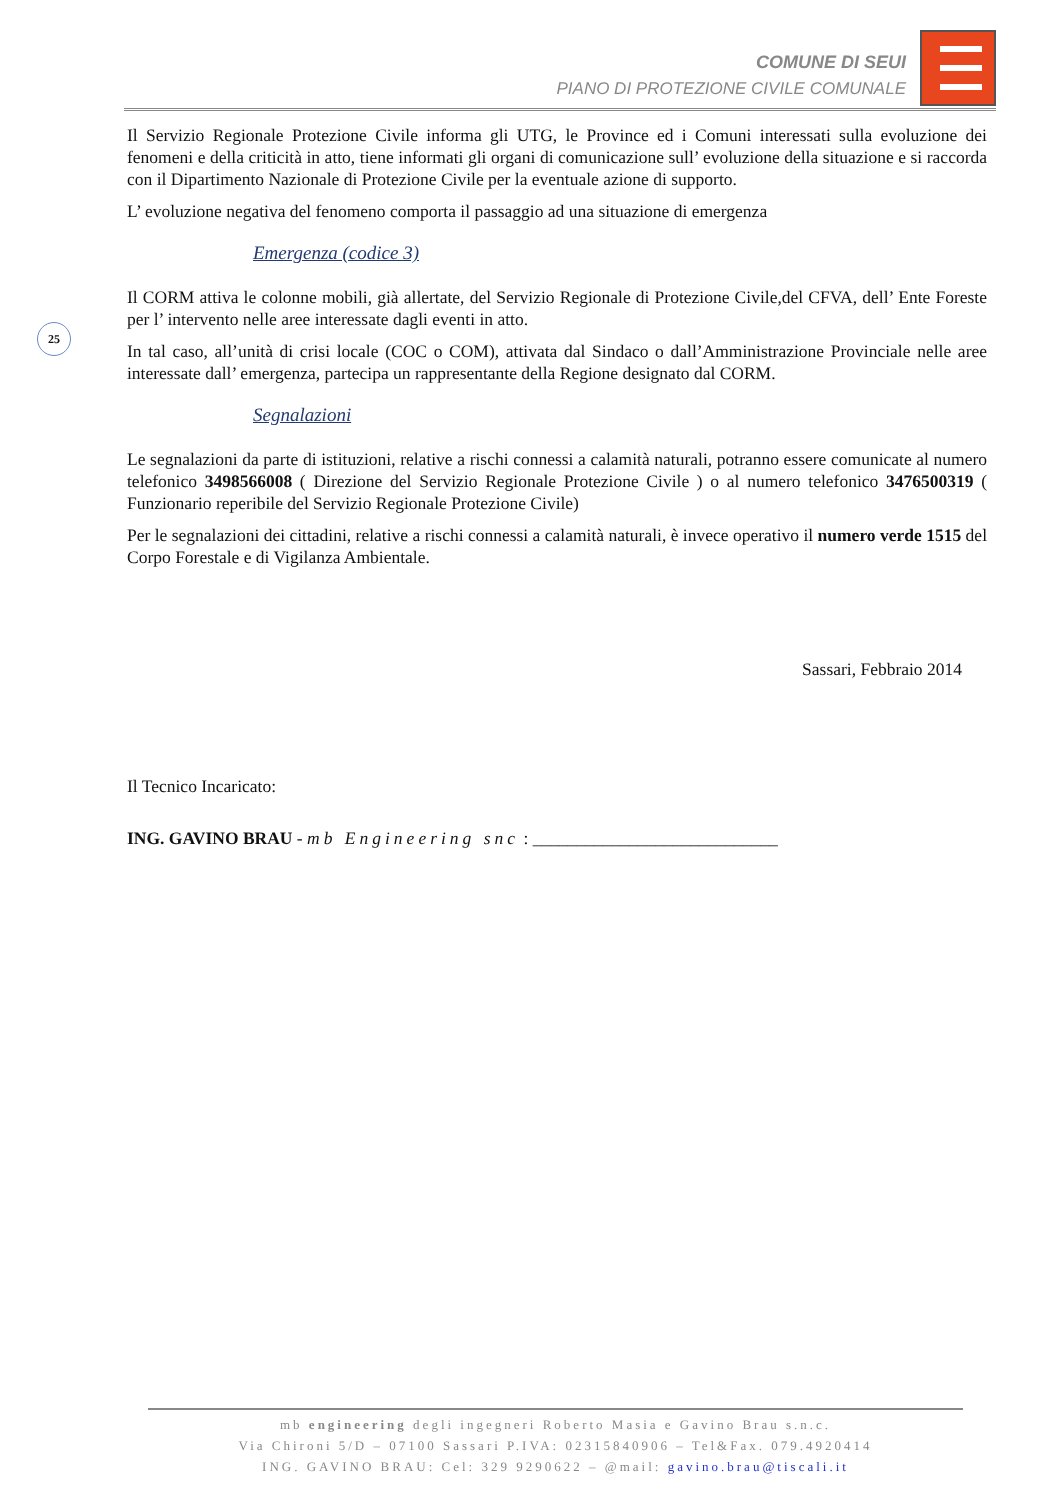COMUNE DI SEUI
PIANO DI PROTEZIONE CIVILE COMUNALE
25
Il Servizio Regionale Protezione Civile informa gli UTG, le Province ed i Comuni interessati sulla evoluzione dei fenomeni e della criticità in atto, tiene informati gli organi di comunicazione sull’ evoluzione della situazione e si raccorda con il Dipartimento Nazionale di Protezione Civile per la eventuale azione di supporto.
L’ evoluzione negativa del fenomeno comporta il passaggio ad una situazione di emergenza
Emergenza (codice 3)
Il CORM attiva le colonne mobili, già allertate, del Servizio Regionale di Protezione Civile,del CFVA, dell’ Ente Foreste per l’ intervento nelle aree interessate dagli eventi in atto.
In tal caso, all’unità di crisi locale (COC o COM), attivata dal Sindaco o dall’Amministrazione Provinciale nelle aree interessate dall’ emergenza, partecipa un rappresentante della Regione designato dal CORM.
Segnalazioni
Le segnalazioni da parte di istituzioni, relative a rischi connessi a calamità naturali, potranno essere comunicate al numero telefonico 3498566008 ( Direzione del Servizio Regionale Protezione Civile ) o al numero telefonico 3476500319 ( Funzionario reperibile del Servizio Regionale Protezione Civile)
Per le segnalazioni dei cittadini, relative a rischi connessi a calamità naturali, è invece operativo il numero verde 1515 del Corpo Forestale e di Vigilanza Ambientale.
Sassari, Febbraio 2014
Il Tecnico Incaricato:
ING. GAVINO BRAU - mb Engineering snc : ____________________________
mb engineering degli ingegneri Roberto Masia e Gavino Brau s.n.c.
Via Chironi 5/D – 07100 Sassari P.IVA: 02315840906 – Tel&Fax. 079.4920414
ING. GAVINO BRAU: Cel: 329 9290622 – @mail: gavino.brau@tiscali.it